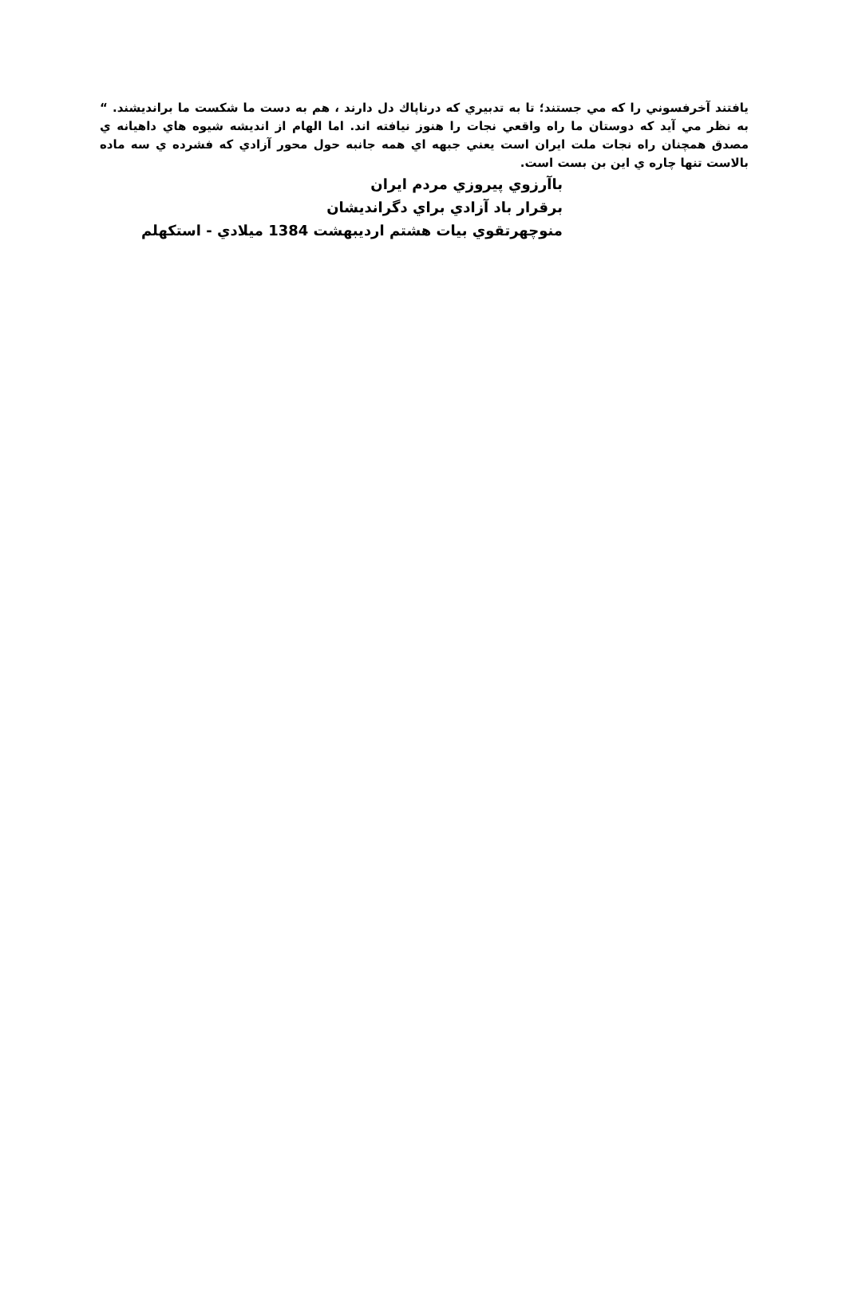يافتند آخرفسوني را كه مي جستند؛ تا به تدبيري كه درناپاك دل دارند ، هم به دست ما شكست ما براندیشند. “ به نظر مي آيد كه دوستان ما راه واقعي نجات را هنوز نيافته اند. اما الهام از انديشه شيوه هاي داهيانه ي مصدق همچنان راه نجات ملت ايران است يعني جبهه اي همه جانبه حول محور آزادي كه فشرده ي سه ماده بالاست تنها چاره ي اين بن بست است.
باآرزوي پيروزي مردم ايران
برقرار باد آزادي براي دگرانديشان
منوچهرتقوي بيات هشتم ارديبهشت 1384 ميلادي - استكهلم